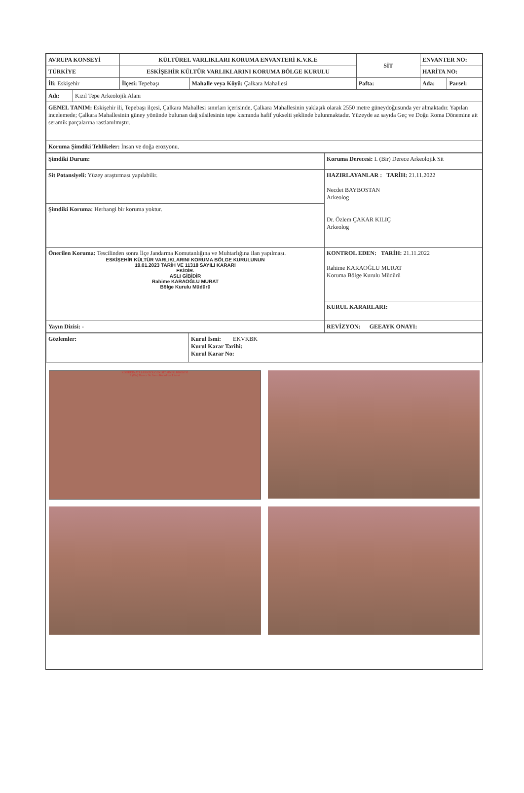| AVRUPA KONSEYİ | KÜLTÜREL VARLIKLARI KORUMA ENVANTERİ K.V.K.E | | SİT | ENVANTER NO: | |
| TÜRKİYE | ESKİŞEHİR KÜLTÜR VARLIKLARINI KORUMA BÖLGE KURULU | | | HARİTA NO: | |
| İli: Eskişehir | İlçesi: Tepebaşı | Mahalle veya Köyü: Çalkara Mahallesi | Pafta: | Ada: | Parsel: |
| Adı: | Kızıl Tepe Arkeolojik Alanı |
| GENEL TANIM: Eskişehir ili, Tepebaşı ilçesi, Çalkara Mahallesi sınırları içerisinde, Çalkara Mahallesinin yaklaşık olarak 2550 metre güneydoğusunda yer almaktadır. Yapılan incelemede; Çalkara Mahallesinin güney yönünde bulunan dağ silsilesinin tepe kısmında hafif yükselti şeklinde bulunmaktadır. Yüzeyde az sayıda Geç ve Doğu Roma Dönemine ait seramik parçalarına rastlanılmıştır. | |
| Koruma Şimdiki Tehlikeler: İnsan ve doğa erozyonu. | |
| Şimdiki Durum: | Koruma Derecesi: I. (Bir) Derece Arkeolojik Sit |
| Sit Potansiyeli: Yüzey araştırması yapılabilir. | HAZIRLAYANLAR : TARİH: 21.11.2022 Necdet BAYBOSTAN Arkeolog Dr. Özlem ÇAKAR KILIÇ Arkeolog |
| Şimdiki Koruma: Herhangi bir koruma yoktur. | |
| Önerilen Koruma: Tescilinden sonra İlçe Jandarma Komutanlığına ve Muhtarlığına ilan yapılması. ESKİŞEHİR KÜLTÜR VARLIKLARINI KORUMA BÖLGE KURULUNUN 19.01.2023 TARİH VE 11318 SAYILI KARARI EKİDİR. ASLI GİBİDİR Rahime KARAOĞLU MURAT Bölge Kurulu Müdürü | KONTROL EDEN: TARİH: 21.11.2022 Rahime KARAOĞLU MURAT Koruma Bölge Kurulu Müdürü |
| | KURUL KARARLARI: |
| Yayın Dizisi: - | REVİZYON: GEEAYK ONAYI: |
| Gözlemler: | Kurul İsmi: EKVKBK Kurul Karar Tarihi: Kurul Karar No: |
KOORDİNATLI ARKEOLOJİK SİT SINIRI KROKİSİ
I. (Bir) Derece Sit Sınırı Koordinat Listesi